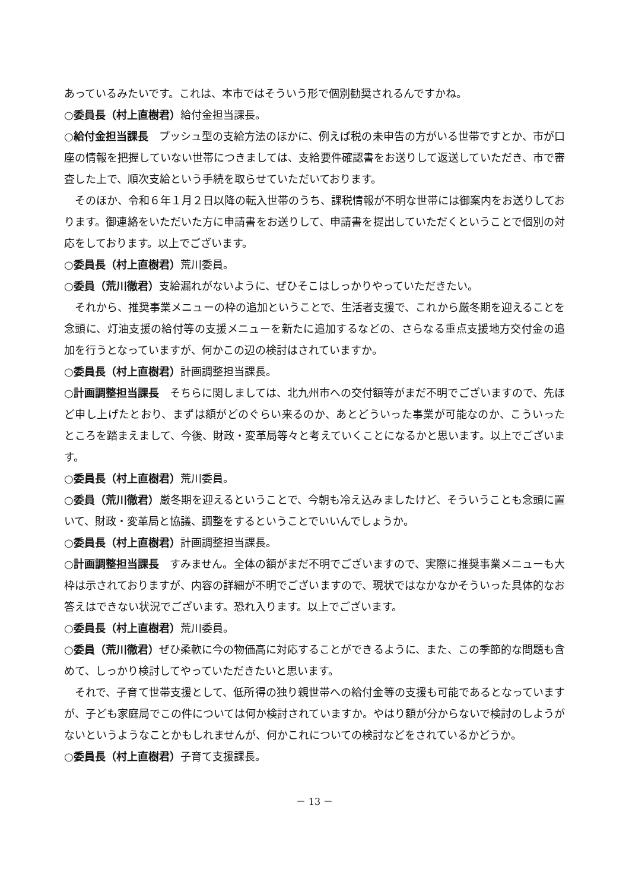あっているみたいです。これは、本市ではそういう形で個別勧奨されるんですかね。
○委員長（村上直樹君）給付金担当課長。
○給付金担当課長　プッシュ型の支給方法のほかに、例えば税の未申告の方がいる世帯ですとか、市が口座の情報を把握していない世帯につきましては、支給要件確認書をお送りして返送していただき、市で審査した上で、順次支給という手続を取らせていただいております。
そのほか、令和６年１月２日以降の転入世帯のうち、課税情報が不明な世帯には御案内をお送りしております。御連絡をいただいた方に申請書をお送りして、申請書を提出していただくということで個別の対応をしております。以上でございます。
○委員長（村上直樹君）荒川委員。
○委員（荒川徹君）支給漏れがないように、ぜひそこはしっかりやっていただきたい。
それから、推奨事業メニューの枠の追加ということで、生活者支援で、これから厳冬期を迎えることを念頭に、灯油支援の給付等の支援メニューを新たに追加するなどの、さらなる重点支援地方交付金の追加を行うとなっていますが、何かこの辺の検討はされていますか。
○委員長（村上直樹君）計画調整担当課長。
○計画調整担当課長　そちらに関しましては、北九州市への交付額等がまだ不明でございますので、先ほど申し上げたとおり、まずは額がどのぐらい来るのか、あとどういった事業が可能なのか、こういったところを踏まえまして、今後、財政・変革局等々と考えていくことになるかと思います。以上でございます。
○委員長（村上直樹君）荒川委員。
○委員（荒川徹君）厳冬期を迎えるということで、今朝も冷え込みましたけど、そういうことも念頭に置いて、財政・変革局と協議、調整をするということでいいんでしょうか。
○委員長（村上直樹君）計画調整担当課長。
○計画調整担当課長　すみません。全体の額がまだ不明でございますので、実際に推奨事業メニューも大枠は示されておりますが、内容の詳細が不明でございますので、現状ではなかなかそういった具体的なお答えはできない状況でございます。恐れ入ります。以上でございます。
○委員長（村上直樹君）荒川委員。
○委員（荒川徹君）ぜひ柔軟に今の物価高に対応することができるように、また、この季節的な問題も含めて、しっかり検討してやっていただきたいと思います。
それで、子育て世帯支援として、低所得の独り親世帯への給付金等の支援も可能であるとなっていますが、子ども家庭局でこの件については何か検討されていますか。やはり額が分からないで検討のしようがないというようなことかもしれませんが、何かこれについての検討などをされているかどうか。
○委員長（村上直樹君）子育て支援課長。
－ 13 －